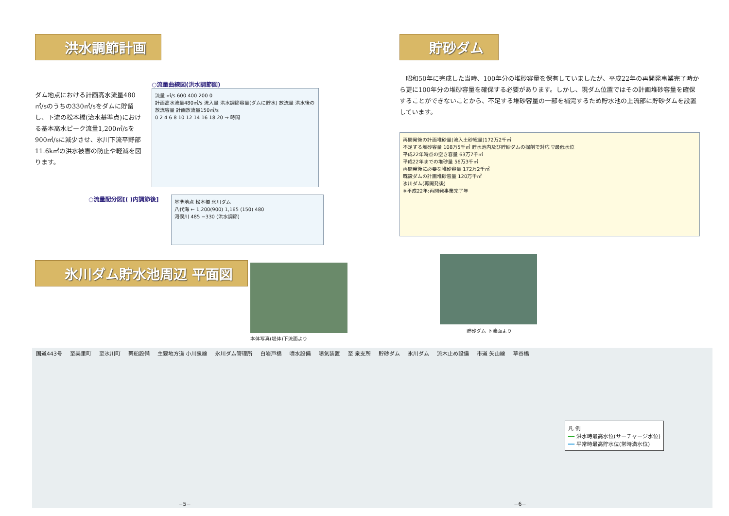洪水調節計画
ダム地点における計画高水流量480㎥/sのうちの330㎥/sをダムに貯留し、下流の松本橋(治水基準点)における基本高水ピーク流量1,200㎥/sを900㎥/sに減少させ、氷川下流平野部11.6k㎡の洪水被害の防止や軽減を図ります。
○流量曲線図(洪水調節図)
流量 ㎥/s 600 400 200 0
計画高水流量480㎥/s 流入量 洪水調節容量(ダムに貯水) 放流量 洪水後の放流容量 計画放流量150㎥/s
0 2 4 6 8 10 12 14 16 18 20 → 時間
○流量配分図[( )内調節後]
基準地点 松本橋 氷川ダム
八代海 ← 1,200(900) 1,165 (150) 480
河俣川 485 −330 (洪水調節)
貯砂ダム
昭和50年に完成した当時、100年分の堆砂容量を保有していましたが、平成22年の再開発事業完了時から更に100年分の堆砂容量を確保する必要があります。しかし、現ダム位置ではその計画堆砂容量を確保することができないことから、不足する堆砂容量の一部を補完するため貯水池の上流部に貯砂ダムを設置しています。
再開発後の計画堆砂量(流入土砂総量)172万2千㎥
不足する堆砂容量 108万5千㎥ 貯水池内及び貯砂ダムの掘削で対応 ▽最低水位
平成22年時点の空き容量 63万7千㎥
平成22年までの堆砂量 56万3千㎥
再開発後に必要な堆砂容量 172万2千㎥
既設ダムの計画堆砂容量 120万千㎥
氷川ダム(再開発後)
※平成22年:再開発事業完了年
氷川ダム貯水池周辺 平面図
本体写真(堤体)下流面より
貯砂ダム 下流面より
国道443号 至美里町 至氷川町 繋船設備 主要地方道 小川泉線 氷川ダム管理所 白岩戸橋 噴水設備 曝気装置 至 泉支所 貯砂ダム 氷川ダム 流木止め設備 市道 矢山線 草谷橋
凡 例
━━ 洪水時最高水位(サーチャージ水位)
━━ 平常時最高貯水位(常時満水位)
−5− −6−